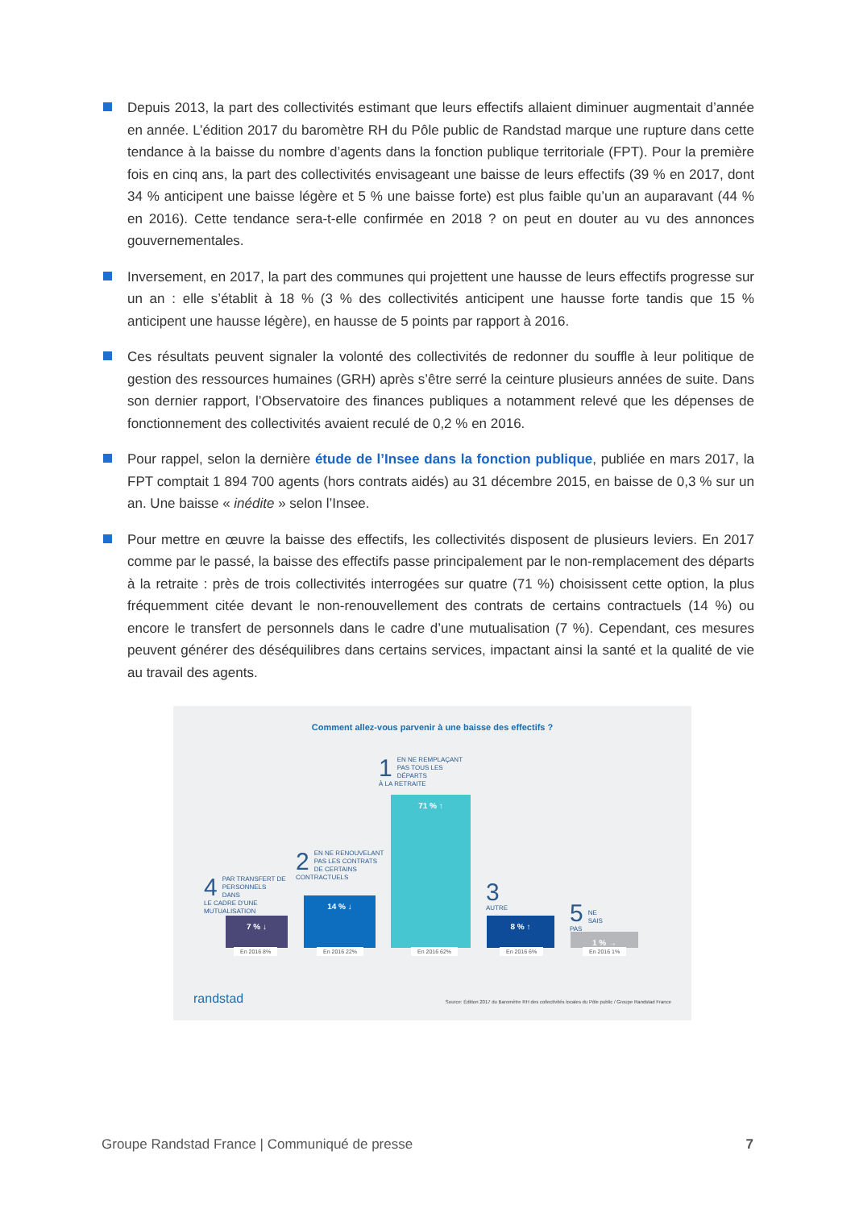Depuis 2013, la part des collectivités estimant que leurs effectifs allaient diminuer augmentait d’année en année. L’édition 2017 du baromètre RH du Pôle public de Randstad marque une rupture dans cette tendance à la baisse du nombre d’agents dans la fonction publique territoriale (FPT). Pour la première fois en cinq ans, la part des collectivités envisageant une baisse de leurs effectifs (39 % en 2017, dont 34 % anticipent une baisse légère et 5 % une baisse forte) est plus faible qu’un an auparavant (44 % en 2016). Cette tendance sera-t-elle confirmée en 2018 ? on peut en douter au vu des annonces gouvernementales.
Inversement, en 2017, la part des communes qui projettent une hausse de leurs effectifs progresse sur un an : elle s’établit à 18 % (3 % des collectivités anticipent une hausse forte tandis que 15 % anticipent une hausse légère), en hausse de 5 points par rapport à 2016.
Ces résultats peuvent signaler la volonté des collectivités de redonner du souffle à leur politique de gestion des ressources humaines (GRH) après s’être serré la ceinture plusieurs années de suite. Dans son dernier rapport, l’Observatoire des finances publiques a notamment relevé que les dépenses de fonctionnement des collectivités avaient reculé de 0,2 % en 2016.
Pour rappel, selon la dernière étude de l’Insee dans la fonction publique, publiée en mars 2017, la FPT comptait 1 894 700 agents (hors contrats aidés) au 31 décembre 2015, en baisse de 0,3 % sur un an. Une baisse « inédite » selon l’Insee.
Pour mettre en œuvre la baisse des effectifs, les collectivités disposent de plusieurs leviers. En 2017 comme par le passé, la baisse des effectifs passe principalement par le non-remplacement des départs à la retraite : près de trois collectivités interrogées sur quatre (71 %) choisissent cette option, la plus fréquemment citée devant le non-renouvellement des contrats de certains contractuels (14 %) ou encore le transfert de personnels dans le cadre d’une mutualisation (7 %). Cependant, ces mesures peuvent générer des déséquilibres dans certains services, impactant ainsi la santé et la qualité de vie au travail des agents.
Comment allez-vous parvenir à une baisse des effectifs ?
1 EN NE REMPLAÇANT
PAS TOUS LES DÉPARTS
À LA RETRAITE
2 EN NE RENOUVELANT
PAS LES CONTRATS
DE CERTAINS
CONTRACTUELS
4 PAR TRANSFERT DE
PERSONNELS DANS
LE CADRE D’UNE
MUTUALISATION
3
AUTRE
5
NE SAIS PAS
7 % ↓ 14 % ↓ 71 % ↑ 8 % ↑ 1 % →
En 2016 8% En 2016 22% En 2016 62% En 2016 6% En 2016 1%
randstad
Source: Édition 2017 du Baromètre RH des collectivités locales du Pôle public / Groupe Randstad France
Groupe Randstad France | Communiqué de presse 7